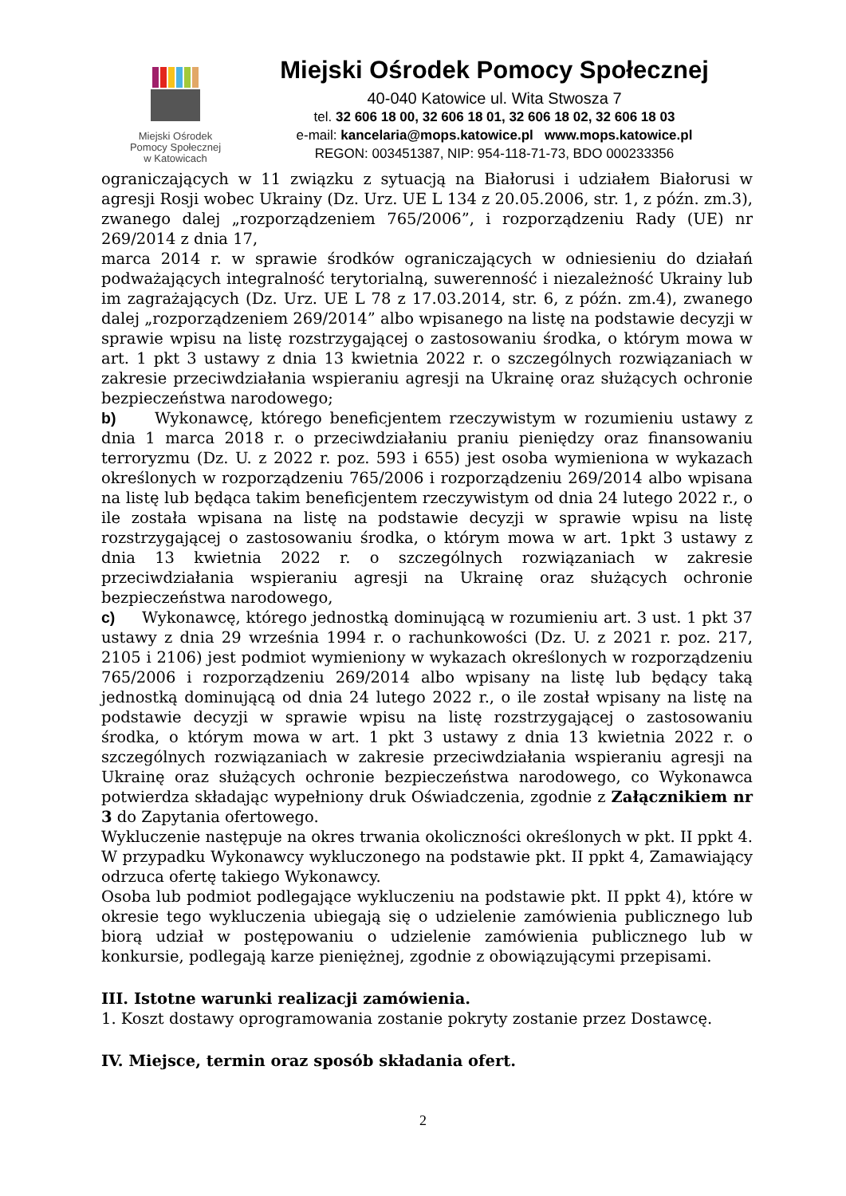Miejski Ośrodek
Pomocy Społecznej
w Katowicach
Miejski Ośrodek Pomocy Społecznej
40-040 Katowice ul. Wita Stwosza 7
tel. 32 606 18 00, 32 606 18 01, 32 606 18 02, 32 606 18 03
e-mail: kancelaria@mops.katowice.pl www.mops.katowice.pl
REGON: 003451387, NIP: 954-118-71-73, BDO 000233356
ograniczających w 11 związku z sytuacją na Białorusi i udziałem Białorusi w agresji Rosji wobec Ukrainy (Dz. Urz. UE L 134 z 20.05.2006, str. 1, z późn. zm.3), zwanego dalej „rozporządzeniem 765/2006”, i rozporządzeniu Rady (UE) nr 269/2014 z dnia 17,
marca 2014 r. w sprawie środków ograniczających w odniesieniu do działań podważających integralność terytorialną, suwerenność i niezależność Ukrainy lub im zagrażających (Dz. Urz. UE L 78 z 17.03.2014, str. 6, z późn. zm.4), zwanego dalej „rozporządzeniem 269/2014” albo wpisanego na listę na podstawie decyzji w sprawie wpisu na listę rozstrzygającej o zastosowaniu środka, o którym mowa w art. 1 pkt 3 ustawy z dnia 13 kwietnia 2022 r. o szczególnych rozwiązaniach w zakresie przeciwdziałania wspieraniu agresji na Ukrainę oraz służących ochronie bezpieczeństwa narodowego;
b) Wykonawcę, którego beneficjentem rzeczywistym w rozumieniu ustawy z dnia 1 marca 2018 r. o przeciwdziałaniu praniu pieniędzy oraz finansowaniu terroryzmu (Dz. U. z 2022 r. poz. 593 i 655) jest osoba wymieniona w wykazach określonych w rozporządzeniu 765/2006 i rozporządzeniu 269/2014 albo wpisana na listę lub będąca takim beneficjentem rzeczywistym od dnia 24 lutego 2022 r., o ile została wpisana na listę na podstawie decyzji w sprawie wpisu na listę rozstrzygającej o zastosowaniu środka, o którym mowa w art. 1pkt 3 ustawy z dnia 13 kwietnia 2022 r. o szczególnych rozwiązaniach w zakresie przeciwdziałania wspieraniu agresji na Ukrainę oraz służących ochronie bezpieczeństwa narodowego,
c) Wykonawcę, którego jednostką dominującą w rozumieniu art. 3 ust. 1 pkt 37 ustawy z dnia 29 września 1994 r. o rachunkowości (Dz. U. z 2021 r. poz. 217, 2105 i 2106) jest podmiot wymieniony w wykazach określonych w rozporządzeniu 765/2006 i rozporządzeniu 269/2014 albo wpisany na listę lub będący taką jednostką dominującą od dnia 24 lutego 2022 r., o ile został wpisany na listę na podstawie decyzji w sprawie wpisu na listę rozstrzygającej o zastosowaniu środka, o którym mowa w art. 1 pkt 3 ustawy z dnia 13 kwietnia 2022 r. o szczególnych rozwiązaniach w zakresie przeciwdziałania wspieraniu agresji na Ukrainę oraz służących ochronie bezpieczeństwa narodowego, co Wykonawca potwierdza składając wypełniony druk Oświadczenia, zgodnie z Załącznikiem nr 3 do Zapytania ofertowego.
Wykluczenie następuje na okres trwania okoliczności określonych w pkt. II ppkt 4. W przypadku Wykonawcy wykluczonego na podstawie pkt. II ppkt 4, Zamawiający odrzuca ofertę takiego Wykonawcy.
Osoba lub podmiot podlegające wykluczeniu na podstawie pkt. II ppkt 4), które w okresie tego wykluczenia ubiegają się o udzielenie zamówienia publicznego lub biorą udział w postępowaniu o udzielenie zamówienia publicznego lub w konkursie, podlegają karze pieniężnej, zgodnie z obowiązującymi przepisami.
III. Istotne warunki realizacji zamówienia.
1. Koszt dostawy oprogramowania zostanie pokryty zostanie przez Dostawcę.
IV. Miejsce, termin oraz sposób składania ofert.
2